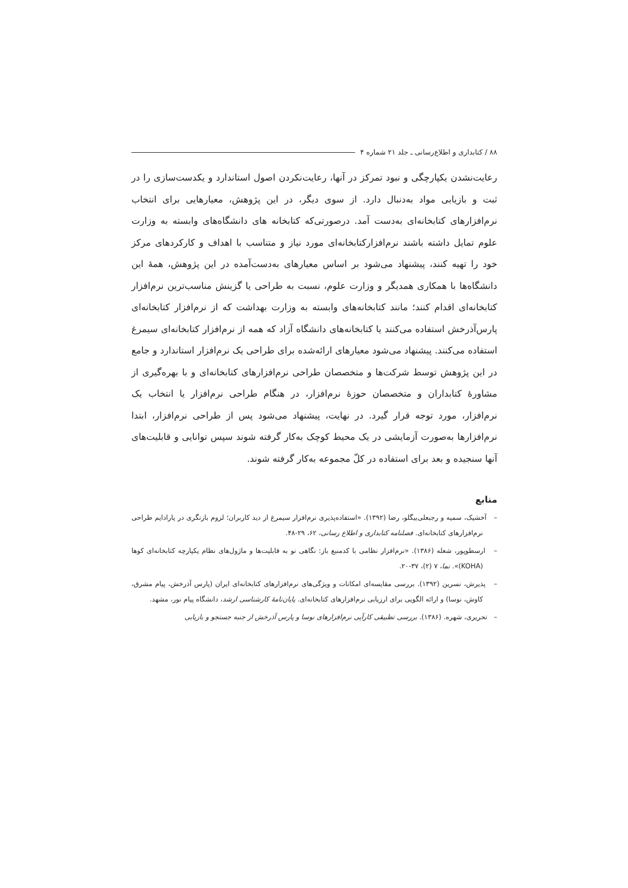۸۸ / کتابداری و اطلاع‌رسانی ـ جلد ۲۱ شماره ۴
رعایت‌نشدن یکپارچگی و نبود تمرکز در آنها، رعایت‌نکردن اصول استاندارد و یکدست‌سازی را در ثبت و بازیابی مواد به‌دنبال دارد. از سوی دیگر، در این پژوهش، معیارهایی برای انتخاب نرم‌افزارهای کتابخانه‌ای به‌دست آمد. درصورتی‌که کتابخانه های دانشگاه‌های وابسته به وزارت علوم تمایل داشته باشند نرم‌افزارکتابخانه‌ای مورد نیاز و متناسب با اهداف و کارکردهای مرکز خود را تهیه کنند، پیشنهاد می‌شود بر اساس معیارهای به‌دست‌آمده در این پژوهش، همهٔ این دانشگاه‌ها با همکاری همدیگر و وزارت علوم، نسبت به طراحی یا گزینش مناسب‌ترین نرم‌افزار کتابخانه‌ای اقدام کنند؛ مانند کتابخانه‌های وابسته به وزارت بهداشت که از نرم‌افزار کتابخانه‌ای پارس‌آذرخش استفاده می‌کنند یا کتابخانه‌های دانشگاه آزاد که همه از نرم‌افزار کتابخانه‌ای سیمرغ استفاده می‌کنند. پیشنهاد می‌شود معیارهای ارائه‌شده برای طراحی یک نرم‌افزار استاندارد و جامع در این پژوهش توسط شرکت‌ها و متخصصان طراحی نرم‌افزارهای کتابخانه‌ای و با بهره‌گیری از مشاورهٔ کتابداران و متخصصان حوزهٔ نرم‌افزار، در هنگام طراحی نرم‌افزار یا انتخاب یک نرم‌افزار، مورد توجه قرار گیرد. در نهایت، پیشنهاد می‌شود پس از طراحی نرم‌افزار، ابتدا نرم‌افزارها به‌صورت آزمایشی در یک محیط کوچک به‌کار گرفته شوند سپس توانایی و قابلیت‌های آنها سنجیده و بعد برای استفاده در کلّ مجموعه به‌کار گرفته شوند.
منابع
– آخشیک، سمیه و رجبعلی‌بیگلو، رضا (۱۳۹۲). «استفاده‌پذیری نرم‌افزار سیمرغ از دید کاربران؛ لزوم بازنگری در پارادایم طراحی نرم‌افزارهای کتابخانه‌ای. فصلنامه کتابداری و اطلاع رسانی، ۶۲، ۲۹-۴۸.
– ارسطوپور، شعله (۱۳۸۶). «نرم‌افزار نظامی با کدمنبع باز: نگاهی نو به قابلیت‌ها و ماژول‌های نظام یکپارچه کتابخانه‌ای کوها (KOHA)». نما، ۷ (۲)، ۳۷-۲۰.
– پذیرش، نسرین (۱۳۹۲). بررسی مقایسه‌ای امکانات و ویژگی‌های نرم‌افزارهای کتابخانه‌ای ایران (پارس آذرخش، پیام مشرق، کاوش، نوسا) و ارائه الگویی برای ارزیابی نرم‌افزارهای کتابخانه‌ای. پایان‌نامهٔ کارشناسی ارشد، دانشگاه پیام نور، مشهد.
– تحریری، شهره. (۱۳۸۶). بررسی تطبیقی کارآیی نرم‌افزارهای نوسا و پارس آذرخش از جنبه جستجو و بازیابی